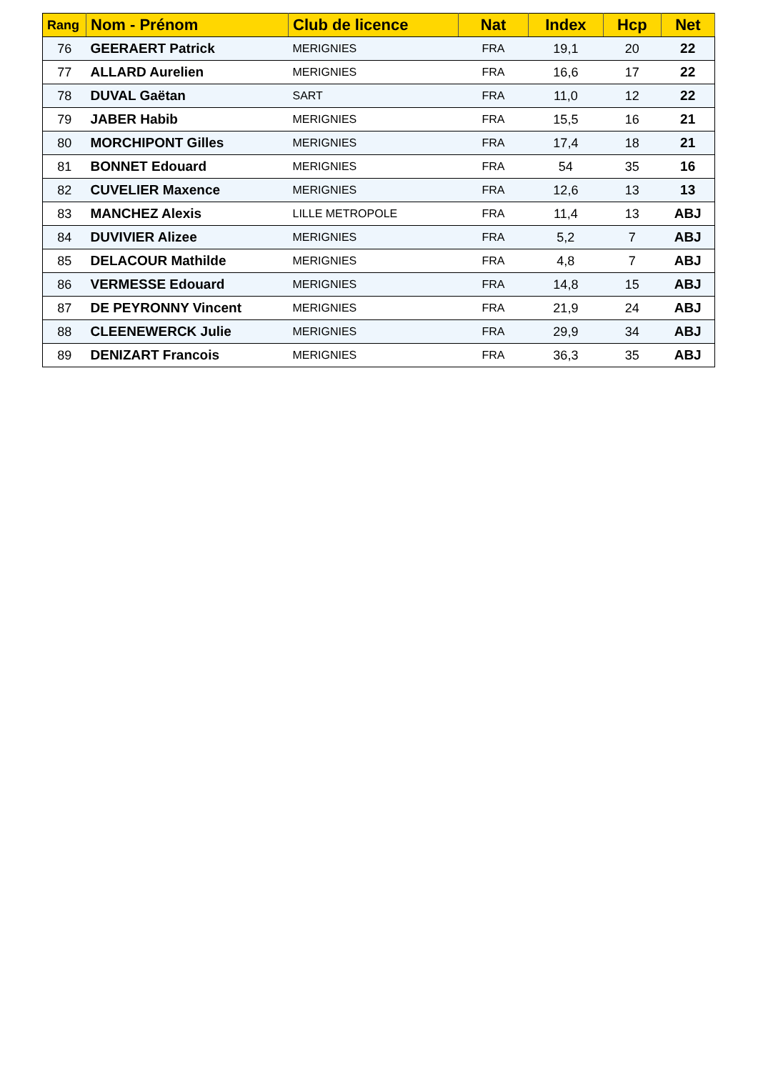| Rang | Nom - Prénom | Club de licence | Nat | Index | Hcp | Net |
| --- | --- | --- | --- | --- | --- | --- |
| 76 | GEERAERT Patrick | MERIGNIES | FRA | 19,1 | 20 | 22 |
| 77 | ALLARD Aurelien | MERIGNIES | FRA | 16,6 | 17 | 22 |
| 78 | DUVAL Gaëtan | SART | FRA | 11,0 | 12 | 22 |
| 79 | JABER Habib | MERIGNIES | FRA | 15,5 | 16 | 21 |
| 80 | MORCHIPONT Gilles | MERIGNIES | FRA | 17,4 | 18 | 21 |
| 81 | BONNET Edouard | MERIGNIES | FRA | 54 | 35 | 16 |
| 82 | CUVELIER Maxence | MERIGNIES | FRA | 12,6 | 13 | 13 |
| 83 | MANCHEZ Alexis | LILLE METROPOLE | FRA | 11,4 | 13 | ABJ |
| 84 | DUVIVIER Alizee | MERIGNIES | FRA | 5,2 | 7 | ABJ |
| 85 | DELACOUR Mathilde | MERIGNIES | FRA | 4,8 | 7 | ABJ |
| 86 | VERMESSE Edouard | MERIGNIES | FRA | 14,8 | 15 | ABJ |
| 87 | DE PEYRONNY Vincent | MERIGNIES | FRA | 21,9 | 24 | ABJ |
| 88 | CLEENEWERCK Julie | MERIGNIES | FRA | 29,9 | 34 | ABJ |
| 89 | DENIZART Francois | MERIGNIES | FRA | 36,3 | 35 | ABJ |